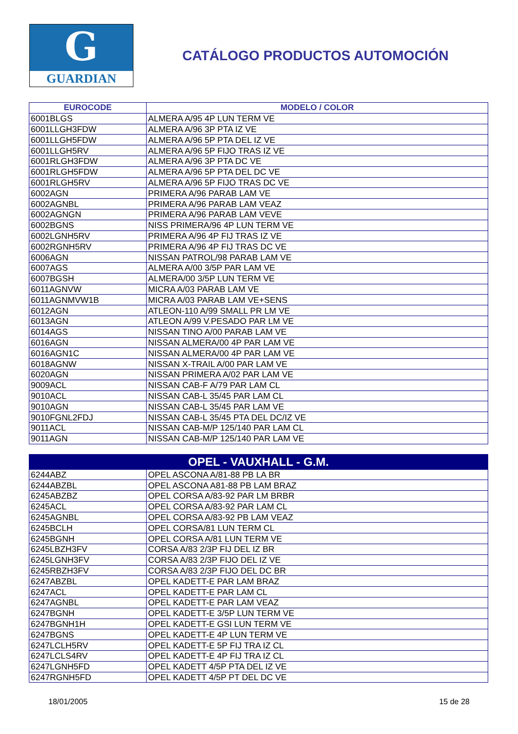G
GUARDIAN
CATÁLOGO PRODUCTOS AUTOMOCIÓN
| EUROCODE | MODELO / COLOR |
| --- | --- |
| 6001BLGS | ALMERA A/95 4P LUN TERM VE |
| 6001LLGH3FDW | ALMERA A/96 3P PTA IZ VE |
| 6001LLGH5FDW | ALMERA A/96 5P PTA DEL IZ VE |
| 6001LLGH5RV | ALMERA A/96 5P FIJO TRAS IZ VE |
| 6001RLGH3FDW | ALMERA A/96 3P PTA DC VE |
| 6001RLGH5FDW | ALMERA A/96 5P PTA DEL DC VE |
| 6001RLGH5RV | ALMERA A/96 5P FIJO TRAS DC VE |
| 6002AGN | PRIMERA A/96 PARAB LAM VE |
| 6002AGNBL | PRIMERA A/96 PARAB LAM VEAZ |
| 6002AGNGN | PRIMERA A/96 PARAB LAM VEVE |
| 6002BGNS | NISS PRIMERA/96 4P LUN TERM VE |
| 6002LGNH5RV | PRIMERA A/96 4P FIJ TRAS IZ VE |
| 6002RGNH5RV | PRIMERA A/96 4P FIJ TRAS DC VE |
| 6006AGN | NISSAN PATROL/98 PARAB LAM VE |
| 6007AGS | ALMERA A/00 3/5P PAR LAM VE |
| 6007BGSH | ALMERA/00 3/5P LUN TERM VE |
| 6011AGNVW | MICRA A/03 PARAB LAM VE |
| 6011AGNMVW1B | MICRA A/03 PARAB LAM VE+SENS |
| 6012AGN | ATLEON-110 A/99 SMALL PR LM VE |
| 6013AGN | ATLEON A/99 V.PESADO PAR LM VE |
| 6014AGS | NISSAN TINO A/00 PARAB LAM VE |
| 6016AGN | NISSAN ALMERA/00 4P PAR LAM VE |
| 6016AGN1C | NISSAN ALMERA/00 4P PAR LAM VE |
| 6018AGNW | NISSAN X-TRAIL A/00 PAR LAM VE |
| 6020AGN | NISSAN PRIMERA A/02 PAR LAM VE |
| 9009ACL | NISSAN CAB-F A/79 PAR LAM CL |
| 9010ACL | NISSAN CAB-L 35/45 PAR LAM CL |
| 9010AGN | NISSAN CAB-L 35/45 PAR LAM VE |
| 9010FGNL2FDJ | NISSAN CAB-L 35/45 PTA DEL DC/IZ VE |
| 9011ACL | NISSAN CAB-M/P 125/140 PAR LAM CL |
| 9011AGN | NISSAN CAB-M/P 125/140 PAR LAM VE |
| OPEL - VAUXHALL - G.M. | |
| 6244ABZ | OPEL ASCONA A/81-88 PB LA BR |
| 6244ABZBL | OPEL ASCONA A81-88 PB LAM BRAZ |
| 6245ABZBZ | OPEL CORSA A/83-92 PAR LM BRBR |
| 6245ACL | OPEL CORSA A/83-92 PAR LAM CL |
| 6245AGNBL | OPEL CORSA A/83-92 PB LAM VEAZ |
| 6245BCLH | OPEL CORSA/81 LUN TERM CL |
| 6245BGNH | OPEL CORSA A/81 LUN TERM VE |
| 6245LBZH3FV | CORSA A/83 2/3P FIJ DEL IZ BR |
| 6245LGNH3FV | CORSA A/83 2/3P FIJO DEL IZ VE |
| 6245RBZH3FV | CORSA A/83 2/3P FIJO DEL DC BR |
| 6247ABZBL | OPEL KADETT-E PAR LAM BRAZ |
| 6247ACL | OPEL KADETT-E PAR LAM CL |
| 6247AGNBL | OPEL KADETT-E PAR LAM VEAZ |
| 6247BGNH | OPEL KADETT-E 3/5P LUN TERM VE |
| 6247BGNH1H | OPEL KADETT-E GSI LUN TERM VE |
| 6247BGNS | OPEL KADETT-E 4P LUN TERM VE |
| 6247LCLH5RV | OPEL KADETT-E 5P FIJ TRA IZ CL |
| 6247LCLS4RV | OPEL KADETT-E 4P FIJ TRA IZ CL |
| 6247LGNH5FD | OPEL KADETT 4/5P PTA DEL IZ VE |
| 6247RGNH5FD | OPEL KADETT 4/5P PT DEL DC VE |
18/01/2005 15 de 28